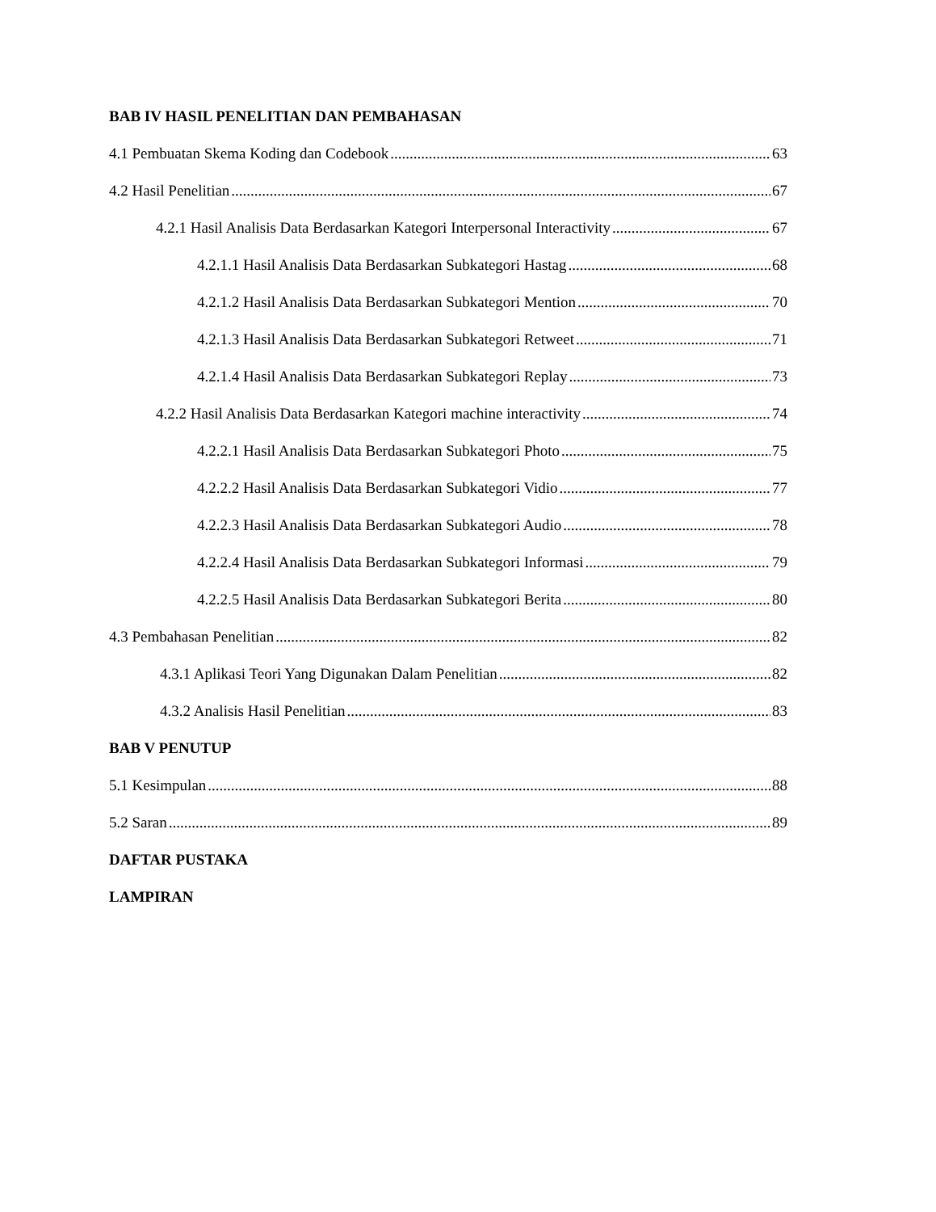BAB IV HASIL PENELITIAN DAN PEMBAHASAN
4.1 Pembuatan Skema Koding dan Codebook 63
4.2 Hasil Penelitian 67
4.2.1 Hasil Analisis Data Berdasarkan Kategori Interpersonal Interactivity 67
4.2.1.1 Hasil Analisis Data Berdasarkan Subkategori Hastag 68
4.2.1.2 Hasil Analisis Data Berdasarkan Subkategori Mention 70
4.2.1.3 Hasil Analisis Data Berdasarkan Subkategori Retweet 71
4.2.1.4 Hasil Analisis Data Berdasarkan Subkategori Replay 73
4.2.2 Hasil Analisis Data Berdasarkan Kategori machine interactivity 74
4.2.2.1 Hasil Analisis Data Berdasarkan Subkategori Photo 75
4.2.2.2 Hasil Analisis Data Berdasarkan Subkategori Vidio 77
4.2.2.3 Hasil Analisis Data Berdasarkan Subkategori Audio 78
4.2.2.4 Hasil Analisis Data Berdasarkan Subkategori Informasi 79
4.2.2.5 Hasil Analisis Data Berdasarkan Subkategori Berita 80
4.3 Pembahasan Penelitian 82
4.3.1 Aplikasi Teori Yang Digunakan Dalam Penelitian 82
4.3.2 Analisis Hasil Penelitian 83
BAB V PENUTUP
5.1 Kesimpulan 88
5.2 Saran 89
DAFTAR PUSTAKA
LAMPIRAN